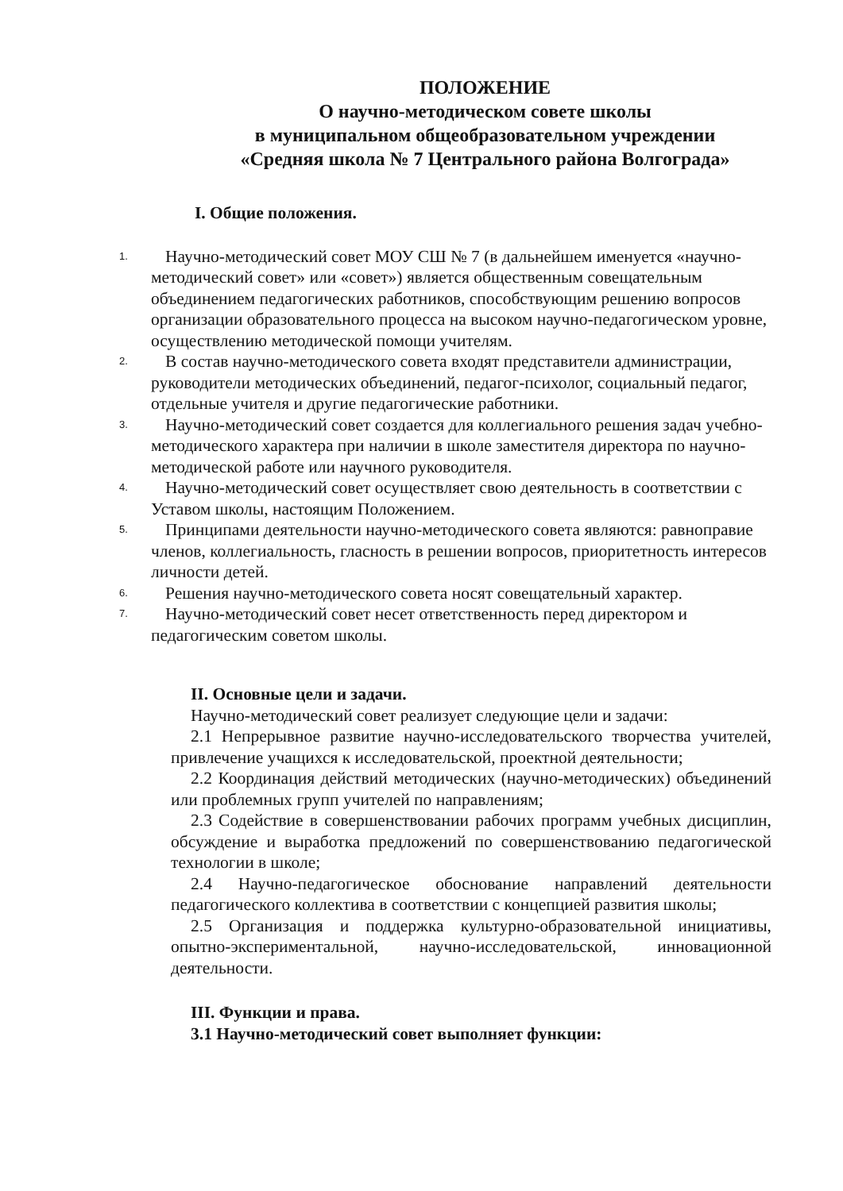ПОЛОЖЕНИЕ
О научно-методическом совете школы
в муниципальном общеобразовательном учреждении
«Средняя школа № 7 Центрального района Волгограда»
I. Общие положения.
1.
Научно-методический совет МОУ СШ № 7 (в дальнейшем именуется «научно-методический совет» или «совет») является общественным совещательным объединением педагогических работников, способствующим решению вопросов организации образовательного процесса на высоком научно-педагогическом уровне, осуществлению методической помощи учителям.
2.
В состав научно-методического совета входят представители администрации, руководители методических объединений, педагог-психолог, социальный педагог, отдельные учителя и другие педагогические работники.
3.
Научно-методический совет создается для коллегиального решения задач учебно-методического характера при наличии в школе заместителя директора по научно-методической работе или научного руководителя.
4.
Научно-методический совет осуществляет свою деятельность в соответствии с Уставом школы, настоящим Положением.
5.
Принципами деятельности научно-методического совета являются: равноправие членов, коллегиальность, гласность в решении вопросов, приоритетность интересов личности детей.
6.
Решения научно-методического совета носят совещательный характер.
7.
Научно-методический совет несет ответственность перед директором и педагогическим советом школы.
II. Основные цели и задачи.
Научно-методический совет реализует следующие цели и задачи:
2.1 Непрерывное развитие научно-исследовательского творчества учителей, привлечение учащихся к исследовательской, проектной деятельности;
2.2 Координация действий методических (научно-методических) объединений или проблемных групп учителей по направлениям;
2.3 Содействие в совершенствовании рабочих программ учебных дисциплин, обсуждение и выработка предложений по совершенствованию педагогической технологии в школе;
2.4 Научно-педагогическое обоснование направлений деятельности педагогического коллектива в соответствии с концепцией развития школы;
2.5 Организация и поддержка культурно-образовательной инициативы, опытно-экспериментальной, научно-исследовательской, инновационной деятельности.
III. Функции и права.
3.1 Научно-методический совет выполняет функции: